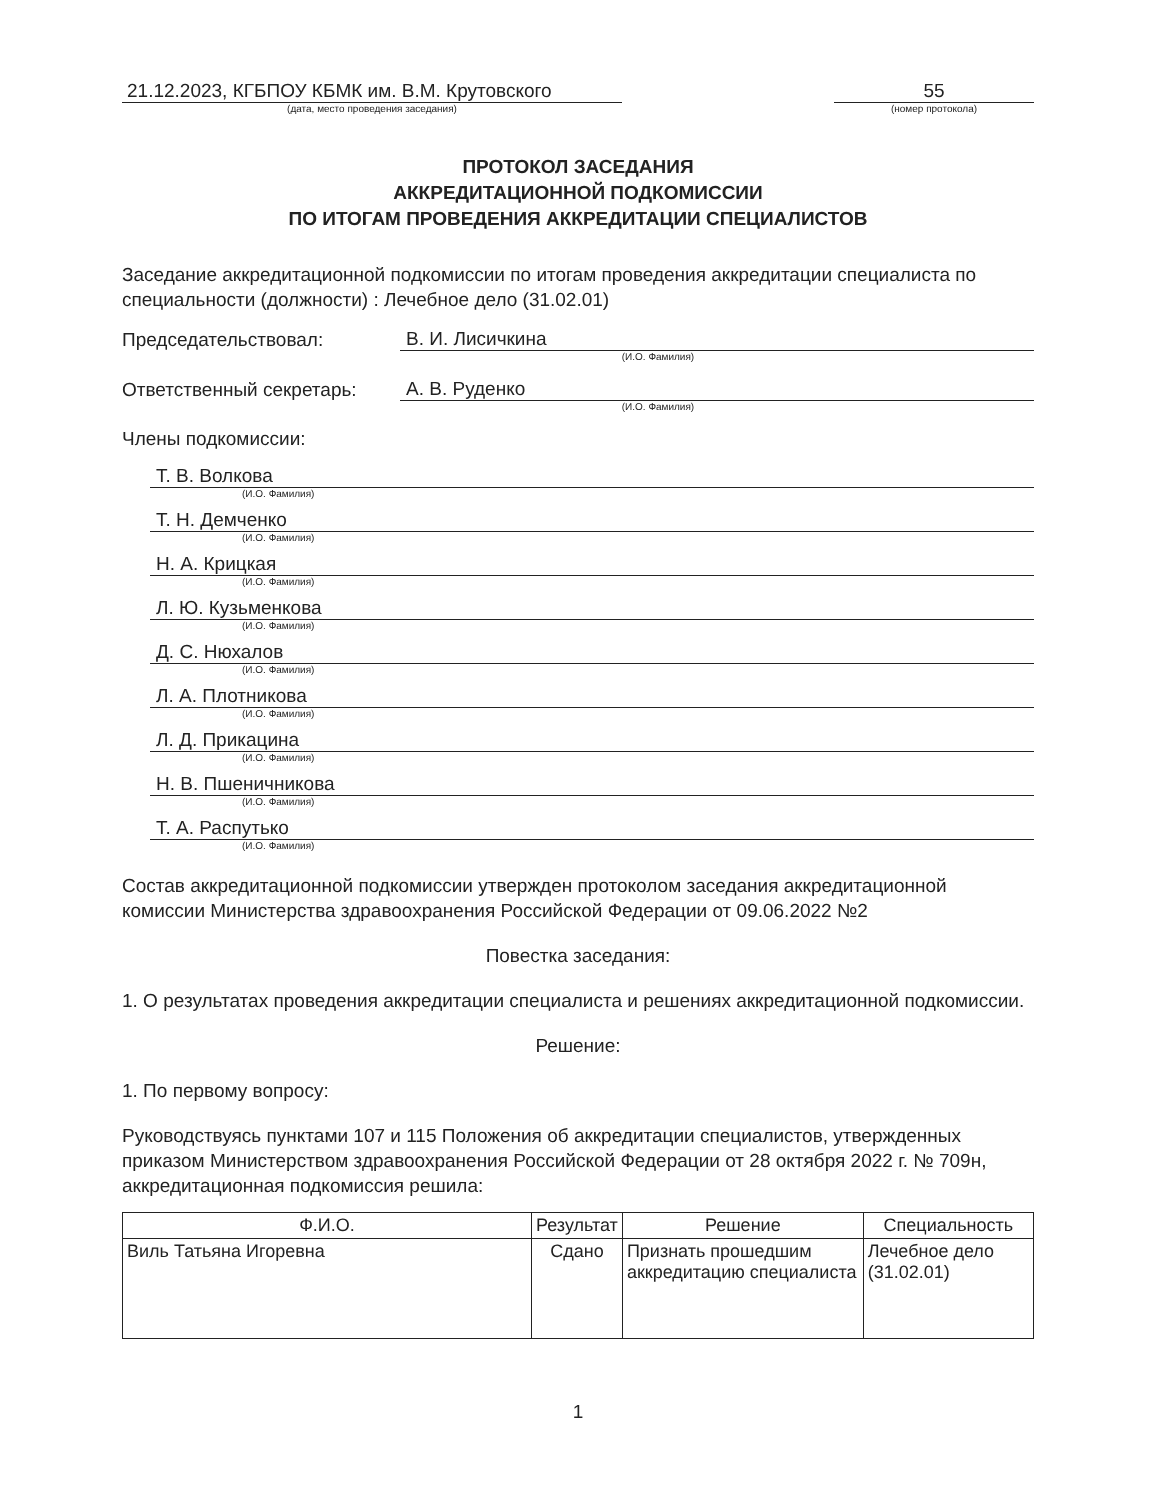21.12.2023, КГБПОУ КБМК им. В.М. Крутовского
(дата, место проведения заседания)
55
(номер протокола)
ПРОТОКОЛ ЗАСЕДАНИЯ
АККРЕДИТАЦИОННОЙ ПОДКОМИССИИ
ПО ИТОГАМ ПРОВЕДЕНИЯ АККРЕДИТАЦИИ СПЕЦИАЛИСТОВ
Заседание аккредитационной подкомиссии по итогам проведения аккредитации специалиста по специальности (должности) : Лечебное дело (31.02.01)
Председательствовал:
В. И. Лисичкина
(И.О. Фамилия)
Ответственный секретарь:
А. В. Руденко
(И.О. Фамилия)
Члены подкомиссии:
Т. В. Волкова
(И.О. Фамилия)
Т. Н. Демченко
(И.О. Фамилия)
Н. А. Крицкая
(И.О. Фамилия)
Л. Ю. Кузьменкова
(И.О. Фамилия)
Д. С. Нюхалов
(И.О. Фамилия)
Л. А. Плотникова
(И.О. Фамилия)
Л. Д. Прикацина
(И.О. Фамилия)
Н. В. Пшеничникова
(И.О. Фамилия)
Т. А. Распутько
(И.О. Фамилия)
Состав аккредитационной подкомиссии утвержден протоколом заседания аккредитационной комиссии Министерства здравоохранения Российской Федерации от 09.06.2022 №2
Повестка заседания:
1. О результатах проведения аккредитации специалиста и решениях аккредитационной подкомиссии.
Решение:
1. По первому вопросу:
Руководствуясь пунктами 107 и 115 Положения об аккредитации специалистов, утвержденных приказом Министерством здравоохранения Российской Федерации от 28 октября 2022 г. № 709н, аккредитационная подкомиссия решила:
| Ф.И.О. | Результат | Решение | Специальность |
| --- | --- | --- | --- |
| Виль Татьяна Игоревна | Сдано | Признать прошедшим аккредитацию специалиста | Лечебное дело (31.02.01) |
1